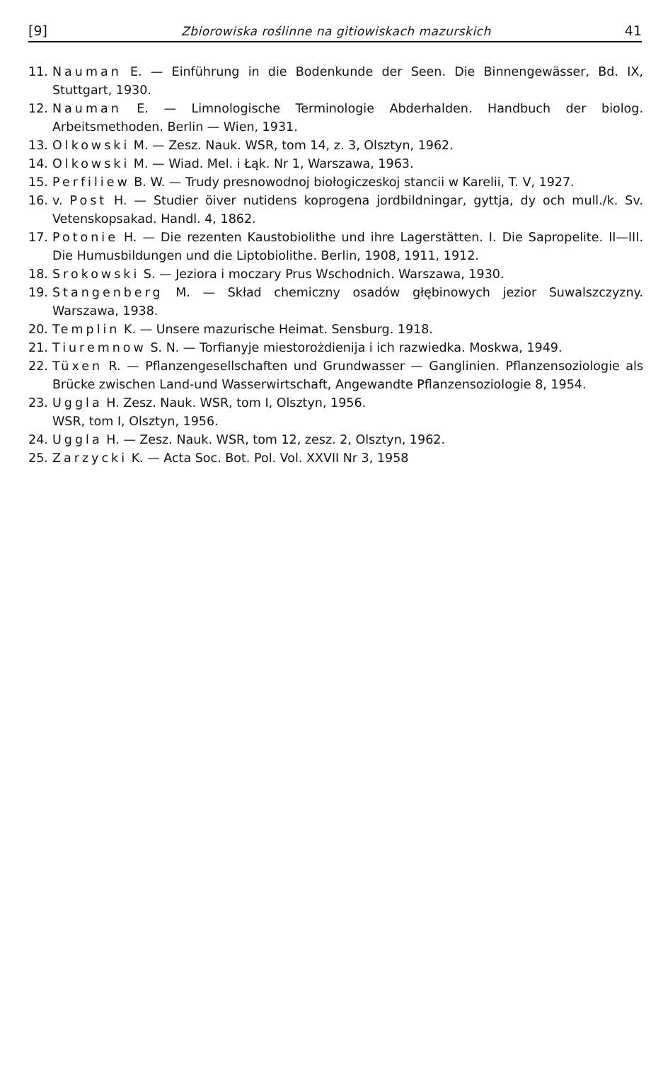[9] Zbiorowiska roślinne na gitiowiskach mazurskich 41
11. Nauman E. — Einführung in die Bodenkunde der Seen. Die Binnengewässer, Bd. IX, Stuttgart, 1930.
12. Nauman E. — Limnologische Terminologie Abderhalden. Handbuch der biolog. Arbeitsmethoden. Berlin — Wien, 1931.
13. Olkowski M. — Zesz. Nauk. WSR, tom 14, z. 3, Olsztyn, 1962.
14. Olkowski M. — Wiad. Mel. i Łąk. Nr 1, Warszawa, 1963.
15. Perfiliew B. W. — Trudy presnowodnoj biołogiczeskoj stancii w Karelii, T. V, 1927.
16. v. Post H. — Studier öiver nutidens koprogena jordbildningar, gyttja, dy och mull./k. Sv. Vetenskopsakad. Handl. 4, 1862.
17. Potonie H. — Die rezenten Kaustobiolithe und ihre Lagerstätten. I. Die Sapropelite. II—III. Die Humusbildungen und die Liptobiolithe. Berlin, 1908, 1911, 1912.
18. Srokowski S. — Jeziora i moczary Prus Wschodnich. Warszawa, 1930.
19. Stangenberg M. — Skład chemiczny osadów głębinowych jezior Suwalszczyzny. Warszawa, 1938.
20. Templin K. — Unsere mazurische Heimat. Sensburg. 1918.
21. Tiuremnow S. N. — Torfianyje miestorożdienija i ich razwiedka. Moskwa, 1949.
22. Tüxen R. — Pflanzengesellschaften und Grundwasser — Ganglinien. Pflanzensoziologie als Brücke zwischen Land-und Wasserwirtschaft, Angewandte Pflanzensoziologie 8, 1954.
23. Uggla H. Zesz. Nauk. WSR, tom I, Olsztyn, 1956.
WSR, tom I, Olsztyn, 1956.
24. Uggla H. — Zesz. Nauk. WSR, tom 12, zesz. 2, Olsztyn, 1962.
25. Zarzycki K. — Acta Soc. Bot. Pol. Vol. XXVII Nr 3, 1958